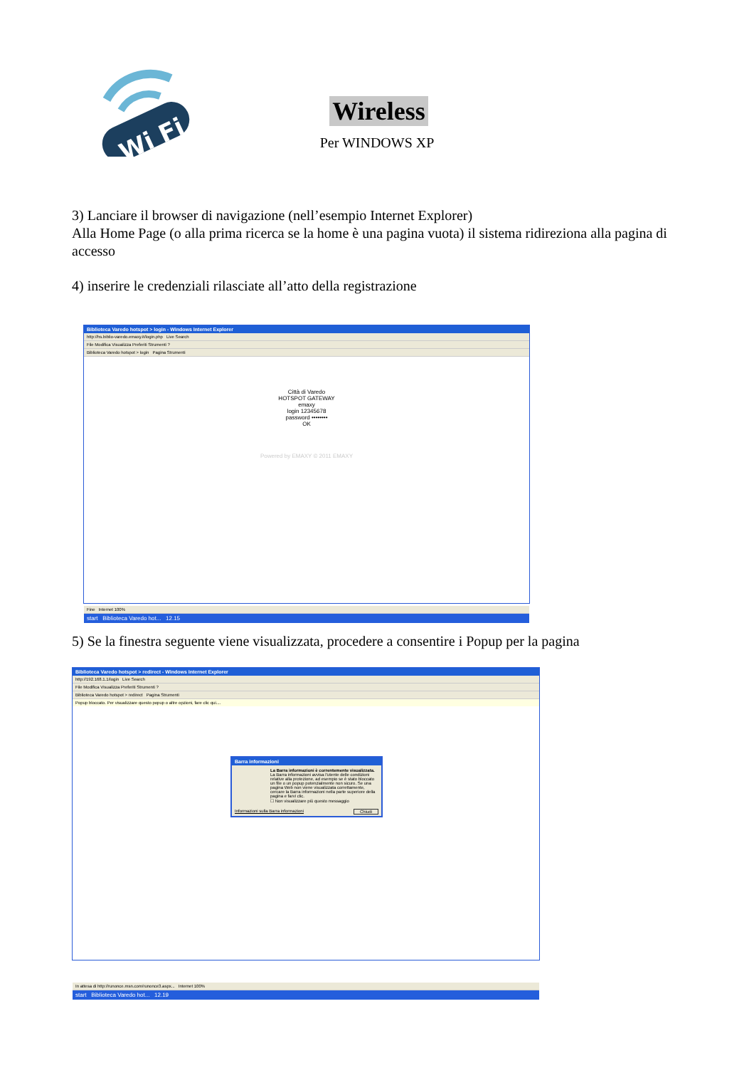Wi Fi
Wireless
Per WINDOWS XP
3) Lanciare il browser di navigazione (nell’esempio Internet Explorer)
Alla Home Page (o alla prima ricerca se la home è una pagina vuota) il sistema ridireziona alla pagina di accesso
4) inserire le credenziali rilasciate all’atto della registrazione
Biblioteca Varedo hotspot > login - Windows Internet Explorer
http://hs.biblio-varedo.emaxy.it/login.php Live Search
File Modifica Visualizza Preferiti Strumenti ?
Biblioteca Varedo hotspot > login Pagina Strumenti
Città di Varedo
HOTSPOT GATEWAY
emaxy
login 12345678
password ••••••••
OK
Powered by EMAXY © 2011 EMAXY
Fine Internet 100%
start Biblioteca Varedo hot... 12.15
5) Se la finestra seguente viene visualizzata, procedere a consentire i Popup per la pagina
Biblioteca Varedo hotspot > redirect - Windows Internet Explorer
http://192.168.1.1/login Live Search
File Modifica Visualizza Preferiti Strumenti ?
Biblioteca Varedo hotspot > redirect Pagina Strumenti
Popup bloccato. Per visualizzare questo popup o altre opzioni, fare clic qui....
Barra informazioni
La Barra informazioni è correntemente visualizzata.
La Barra informazioni avvisa l'utente delle condizioni relative alla protezione, ad esempio se è stato bloccato un file o un popup potenzialmente non sicuro. Se una pagina Web non viene visualizzata correttamente, cercare la Barra informazioni nella parte superiore della pagina e farvi clic.
☐ Non visualizzare più questo messaggio
Informazioni sulla Barra informazioni Chiudi
In attesa di http://runonce.msn.com/runonce3.aspx... Internet 100%
start Biblioteca Varedo hot... 12.19